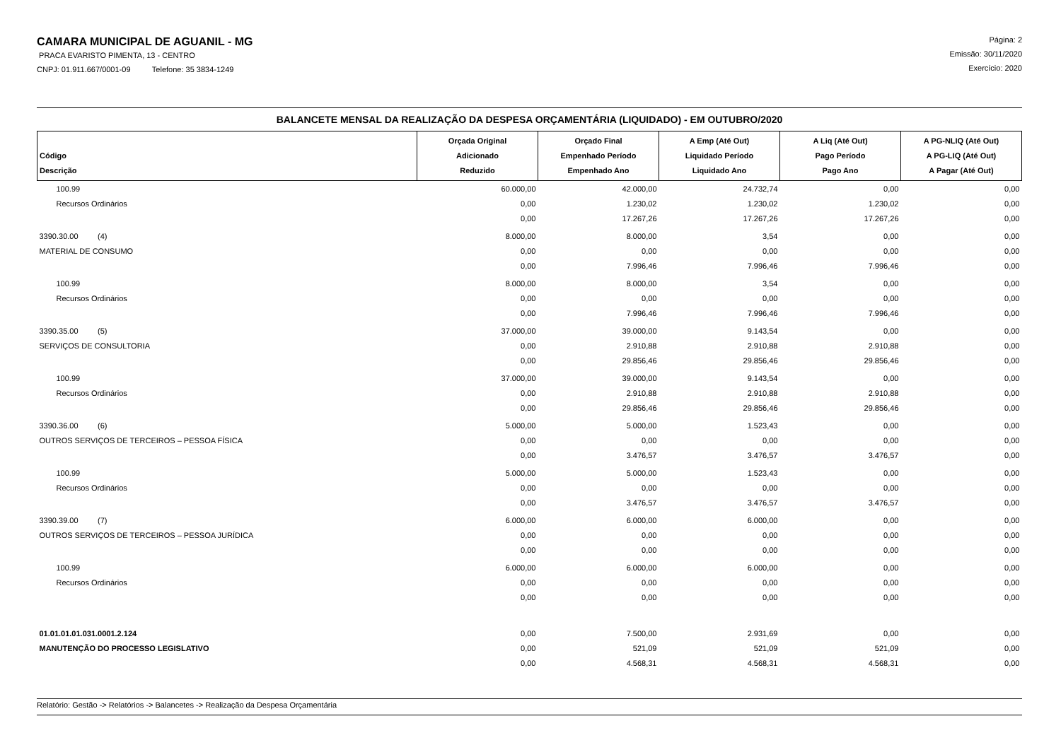CAMARA MUNICIPAL DE AGUANIL - MG
PRACA EVARISTO PIMENTA, 13 - CENTRO
CNPJ: 01.911.667/0001-09 Telefone: 35 3834-1249
Página: 2
Emissão: 30/11/2020
Exercício: 2020
BALANCETE MENSAL DA REALIZAÇÃO DA DESPESA ORÇAMENTÁRIA (LIQUIDADO) - EM OUTUBRO/2020
| Código Descrição | Orçada Original Adicionado Reduzido | Orçado Final Empenhado Período Empenhado Ano | A Emp (Até Out) Liquidado Período Liquidado Ano | A Liq (Até Out) Pago Período Pago Ano | A PG-NLIQ (Até Out) A PG-LIQ (Até Out) A Pagar (Até Out) |
| --- | --- | --- | --- | --- | --- |
| 100.99 | 60.000,00 | 42.000,00 | 24.732,74 | 0,00 | 0,00 |
| Recursos Ordinários | 0,00 | 1.230,02 | 1.230,02 | 1.230,02 | 0,00 |
| | 0,00 | 17.267,26 | 17.267,26 | 17.267,26 | 0,00 |
| 3390.30.00 (4) | 8.000,00 | 8.000,00 | 3,54 | 0,00 | 0,00 |
| MATERIAL DE CONSUMO | 0,00 | 0,00 | 0,00 | 0,00 | 0,00 |
| | 0,00 | 7.996,46 | 7.996,46 | 7.996,46 | 0,00 |
| 100.99 | 8.000,00 | 8.000,00 | 3,54 | 0,00 | 0,00 |
| Recursos Ordinários | 0,00 | 0,00 | 0,00 | 0,00 | 0,00 |
| | 0,00 | 7.996,46 | 7.996,46 | 7.996,46 | 0,00 |
| 3390.35.00 (5) | 37.000,00 | 39.000,00 | 9.143,54 | 0,00 | 0,00 |
| SERVIÇOS DE CONSULTORIA | 0,00 | 2.910,88 | 2.910,88 | 2.910,88 | 0,00 |
| | 0,00 | 29.856,46 | 29.856,46 | 29.856,46 | 0,00 |
| 100.99 | 37.000,00 | 39.000,00 | 9.143,54 | 0,00 | 0,00 |
| Recursos Ordinários | 0,00 | 2.910,88 | 2.910,88 | 2.910,88 | 0,00 |
| | 0,00 | 29.856,46 | 29.856,46 | 29.856,46 | 0,00 |
| 3390.36.00 (6) | 5.000,00 | 5.000,00 | 1.523,43 | 0,00 | 0,00 |
| OUTROS SERVIÇOS DE TERCEIROS – PESSOA FÍSICA | 0,00 | 0,00 | 0,00 | 0,00 | 0,00 |
| | 0,00 | 3.476,57 | 3.476,57 | 3.476,57 | 0,00 |
| 100.99 | 5.000,00 | 5.000,00 | 1.523,43 | 0,00 | 0,00 |
| Recursos Ordinários | 0,00 | 0,00 | 0,00 | 0,00 | 0,00 |
| | 0,00 | 3.476,57 | 3.476,57 | 3.476,57 | 0,00 |
| 3390.39.00 (7) | 6.000,00 | 6.000,00 | 6.000,00 | 0,00 | 0,00 |
| OUTROS SERVIÇOS DE TERCEIROS – PESSOA JURÍDICA | 0,00 | 0,00 | 0,00 | 0,00 | 0,00 |
| | 0,00 | 0,00 | 0,00 | 0,00 | 0,00 |
| 100.99 | 6.000,00 | 6.000,00 | 6.000,00 | 0,00 | 0,00 |
| Recursos Ordinários | 0,00 | 0,00 | 0,00 | 0,00 | 0,00 |
| | 0,00 | 0,00 | 0,00 | 0,00 | 0,00 |
| 01.01.01.01.031.0001.2.124 | 0,00 | 7.500,00 | 2.931,69 | 0,00 | 0,00 |
| MANUTENÇÃO DO PROCESSO LEGISLATIVO | 0,00 | 521,09 | 521,09 | 521,09 | 0,00 |
| | 0,00 | 4.568,31 | 4.568,31 | 4.568,31 | 0,00 |
Relatório: Gestão -> Relatórios -> Balancetes -> Realização da Despesa Orçamentária